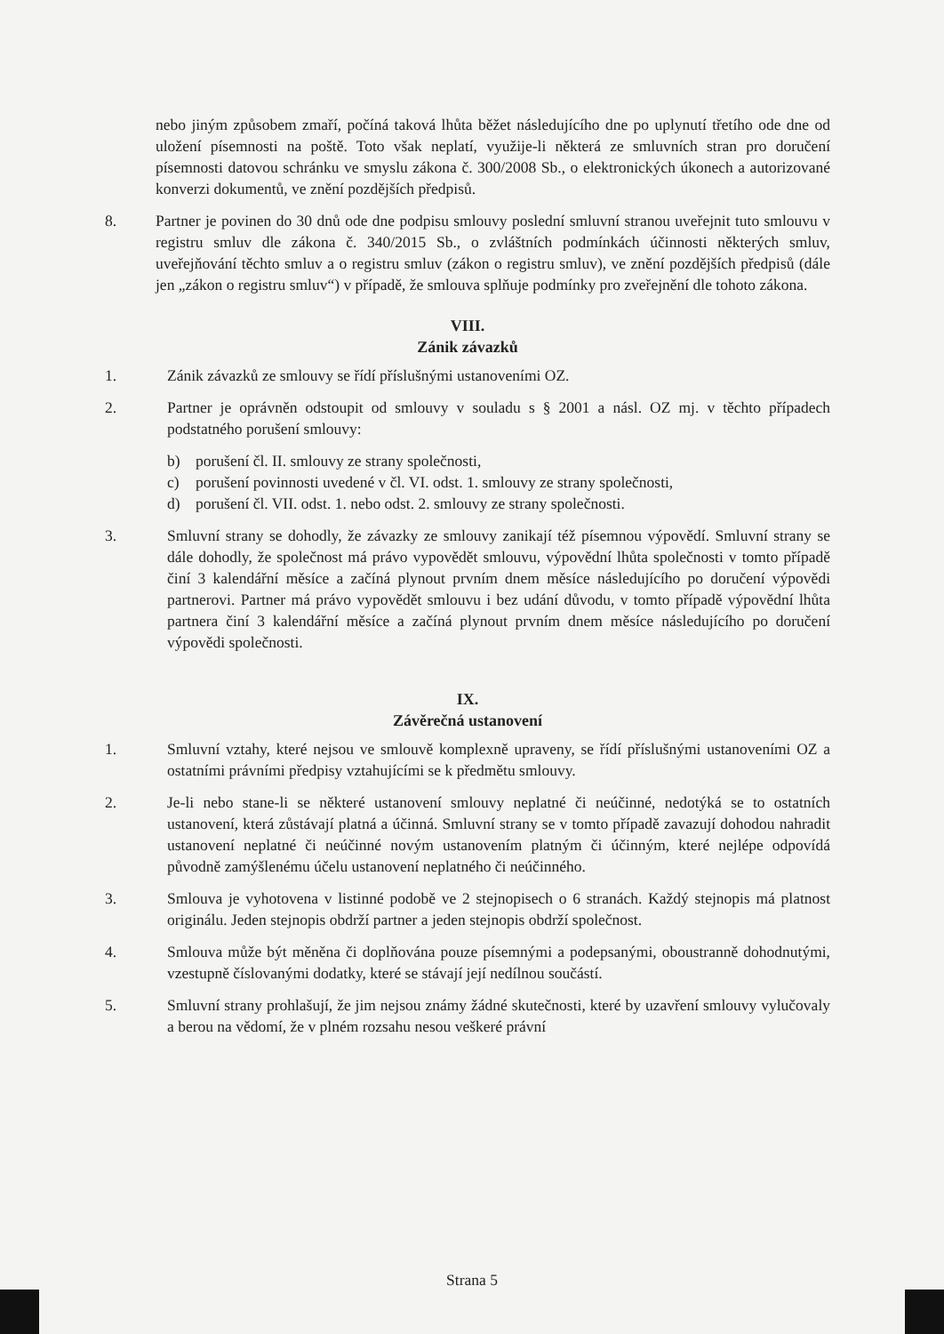nebo jiným způsobem zmaří, počíná taková lhůta běžet následujícího dne po uplynutí třetího ode dne od uložení písemnosti na poště. Toto však neplatí, využije-li některá ze smluvních stran pro doručení písemnosti datovou schránku ve smyslu zákona č. 300/2008 Sb., o elektronických úkonech a autorizované konverzi dokumentů, ve znění pozdějších předpisů.
8. Partner je povinen do 30 dnů ode dne podpisu smlouvy poslední smluvní stranou uveřejnit tuto smlouvu v registru smluv dle zákona č. 340/2015 Sb., o zvláštních podmínkách účinnosti některých smluv, uveřejňování těchto smluv a o registru smluv (zákon o registru smluv), ve znění pozdějších předpisů (dále jen „zákon o registru smluv“) v případě, že smlouva splňuje podmínky pro zveřejnění dle tohoto zákona.
VIII.
Zánik závazků
1. Zánik závazků ze smlouvy se řídí příslušnými ustanoveními OZ.
2. Partner je oprávněn odstoupit od smlouvy v souladu s § 2001 a násl. OZ mj. v těchto případech podstatného porušení smlouvy:
b) porušení čl. II. smlouvy ze strany společnosti,
c) porušení povinnosti uvedené v čl. VI. odst. 1. smlouvy ze strany společnosti,
d) porušení čl. VII. odst. 1. nebo odst. 2. smlouvy ze strany společnosti.
3. Smluvní strany se dohodly, že závazky ze smlouvy zanikají též písemnou výpovědí. Smluvní strany se dále dohodly, že společnost má právo vypovědět smlouvu, výpovědní lhůta společnosti v tomto případě činí 3 kalendářní měsíce a začíná plynout prvním dnem měsíce následujícího po doručení výpovědi partnerovi. Partner má právo vypovědět smlouvu i bez udání důvodu, v tomto případě výpovědní lhůta partnera činí 3 kalendářní měsíce a začíná plynout prvním dnem měsíce následujícího po doručení výpovědi společnosti.
IX.
Závěrečná ustanovení
1. Smluvní vztahy, které nejsou ve smlouvě komplexně upraveny, se řídí příslušnými ustanoveními OZ a ostatními právními předpisy vztahujícími se k předmětu smlouvy.
2. Je-li nebo stane-li se některé ustanovení smlouvy neplatné či neúčinné, nedotýká se to ostatních ustanovení, která zůstávají platná a účinná. Smluvní strany se v tomto případě zavazují dohodou nahradit ustanovení neplatné či neúčinné novým ustanovením platným či účinným, které nejlépe odpovídá původně zamýšlenému účelu ustanovení neplatného či neúčinného.
3. Smlouva je vyhotovena v listinné podobě ve 2 stejnopisech o 6 stranách. Každý stejnopis má platnost originálu. Jeden stejnopis obdrží partner a jeden stejnopis obdrží společnost.
4. Smlouva může být měněna či doplňována pouze písemnými a podepsanými, oboustranně dohodnutými, vzestupně číslovanými dodatky, které se stávají její nedílnou součástí.
5. Smluvní strany prohlašují, že jim nejsou známy žádné skutečnosti, které by uzavření smlouvy vylučovaly a berou na vědomí, že v plném rozsahu nesou veškeré právní
Strana 5